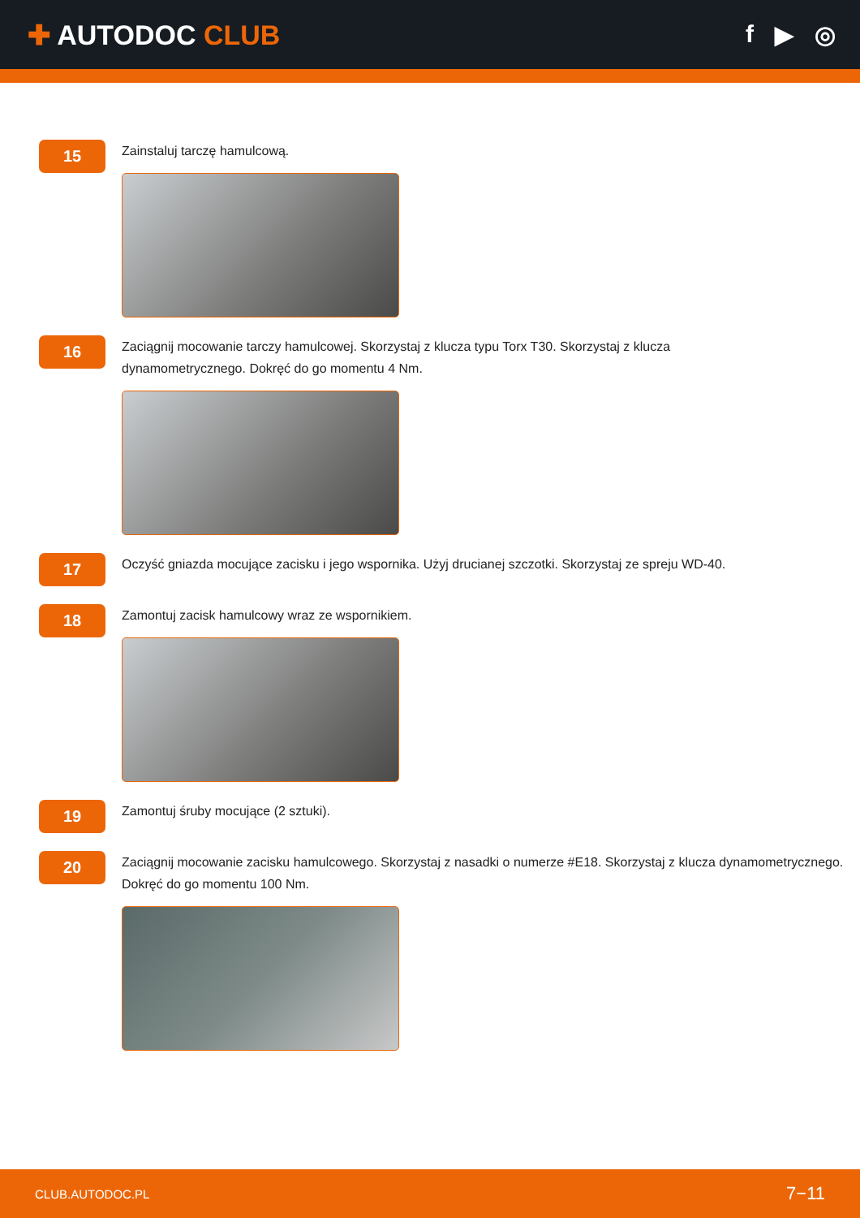✚ AUTODOC CLUB f ▶ ◎
15
Zainstaluj tarczę hamulcową.
16
Zaciągnij mocowanie tarczy hamulcowej. Skorzystaj z klucza typu Torx T30. Skorzystaj z klucza dynamometrycznego. Dokręć do go momentu 4 Nm.
17
Oczyść gniazda mocujące zacisku i jego wspornika. Użyj drucianej szczotki. Skorzystaj ze spreju WD-40.
18
Zamontuj zacisk hamulcowy wraz ze wspornikiem.
19
Zamontuj śruby mocujące (2 sztuki).
20
Zaciągnij mocowanie zacisku hamulcowego. Skorzystaj z nasadki o numerze #E18. Skorzystaj z klucza dynamometrycznego. Dokręć do go momentu 100 Nm.
CLUB.AUTODOC.PL 7−11